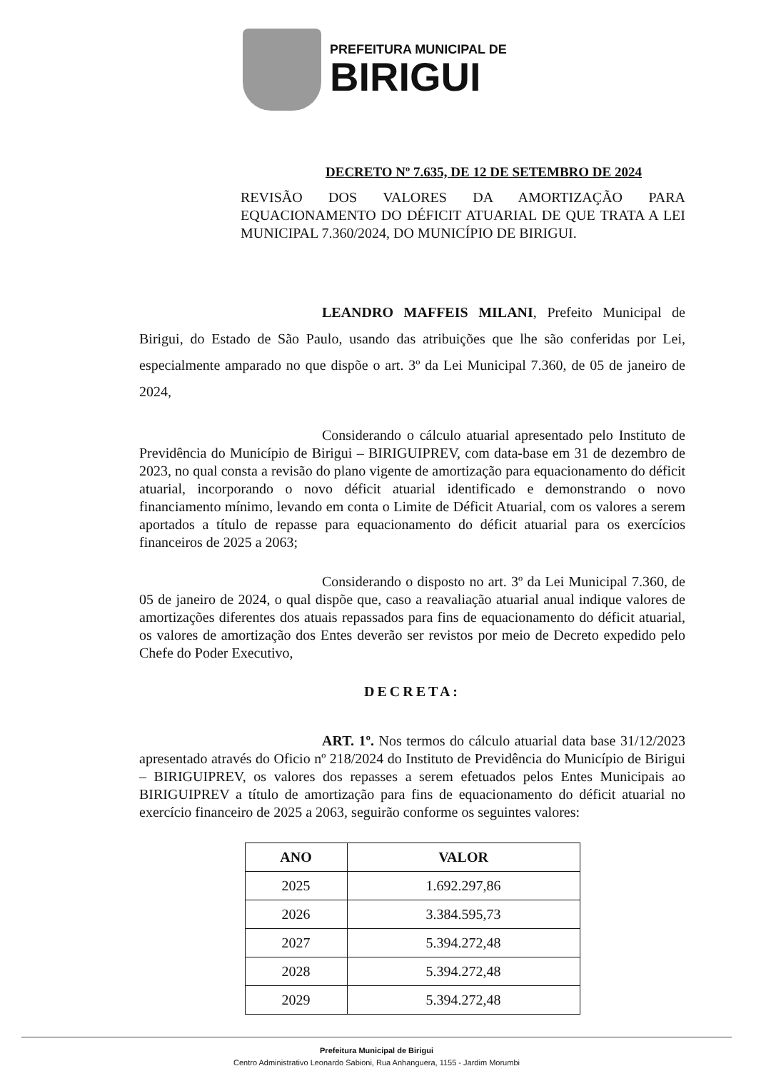PREFEITURA MUNICIPAL DE
BIRIGUI
DECRETO Nº 7.635, DE 12 DE SETEMBRO DE 2024
REVISÃO DOS VALORES DA AMORTIZAÇÃO PARA EQUACIONAMENTO DO DÉFICIT ATUARIAL DE QUE TRATA A LEI MUNICIPAL 7.360/2024, DO MUNICÍPIO DE BIRIGUI.
LEANDRO MAFFEIS MILANI, Prefeito Municipal de Birigui, do Estado de São Paulo, usando das atribuições que lhe são conferidas por Lei, especialmente amparado no que dispõe o art. 3º da Lei Municipal 7.360, de 05 de janeiro de 2024,
Considerando o cálculo atuarial apresentado pelo Instituto de Previdência do Município de Birigui – BIRIGUIPREV, com data-base em 31 de dezembro de 2023, no qual consta a revisão do plano vigente de amortização para equacionamento do déficit atuarial, incorporando o novo déficit atuarial identificado e demonstrando o novo financiamento mínimo, levando em conta o Limite de Déficit Atuarial, com os valores a serem aportados a título de repasse para equacionamento do déficit atuarial para os exercícios financeiros de 2025 a 2063;
Considerando o disposto no art. 3º da Lei Municipal 7.360, de 05 de janeiro de 2024, o qual dispõe que, caso a reavaliação atuarial anual indique valores de amortizações diferentes dos atuais repassados para fins de equacionamento do déficit atuarial, os valores de amortização dos Entes deverão ser revistos por meio de Decreto expedido pelo Chefe do Poder Executivo,
DECRETA:
ART. 1º. Nos termos do cálculo atuarial data base 31/12/2023 apresentado através do Oficio nº 218/2024 do Instituto de Previdência do Município de Birigui – BIRIGUIPREV, os valores dos repasses a serem efetuados pelos Entes Municipais ao BIRIGUIPREV a título de amortização para fins de equacionamento do déficit atuarial no exercício financeiro de 2025 a 2063, seguirão conforme os seguintes valores:
| ANO | VALOR |
| --- | --- |
| 2025 | 1.692.297,86 |
| 2026 | 3.384.595,73 |
| 2027 | 5.394.272,48 |
| 2028 | 5.394.272,48 |
| 2029 | 5.394.272,48 |
Prefeitura Municipal de Birigui
Centro Administrativo Leonardo Sabioni, Rua Anhanguera, 1155 - Jardim Morumbi